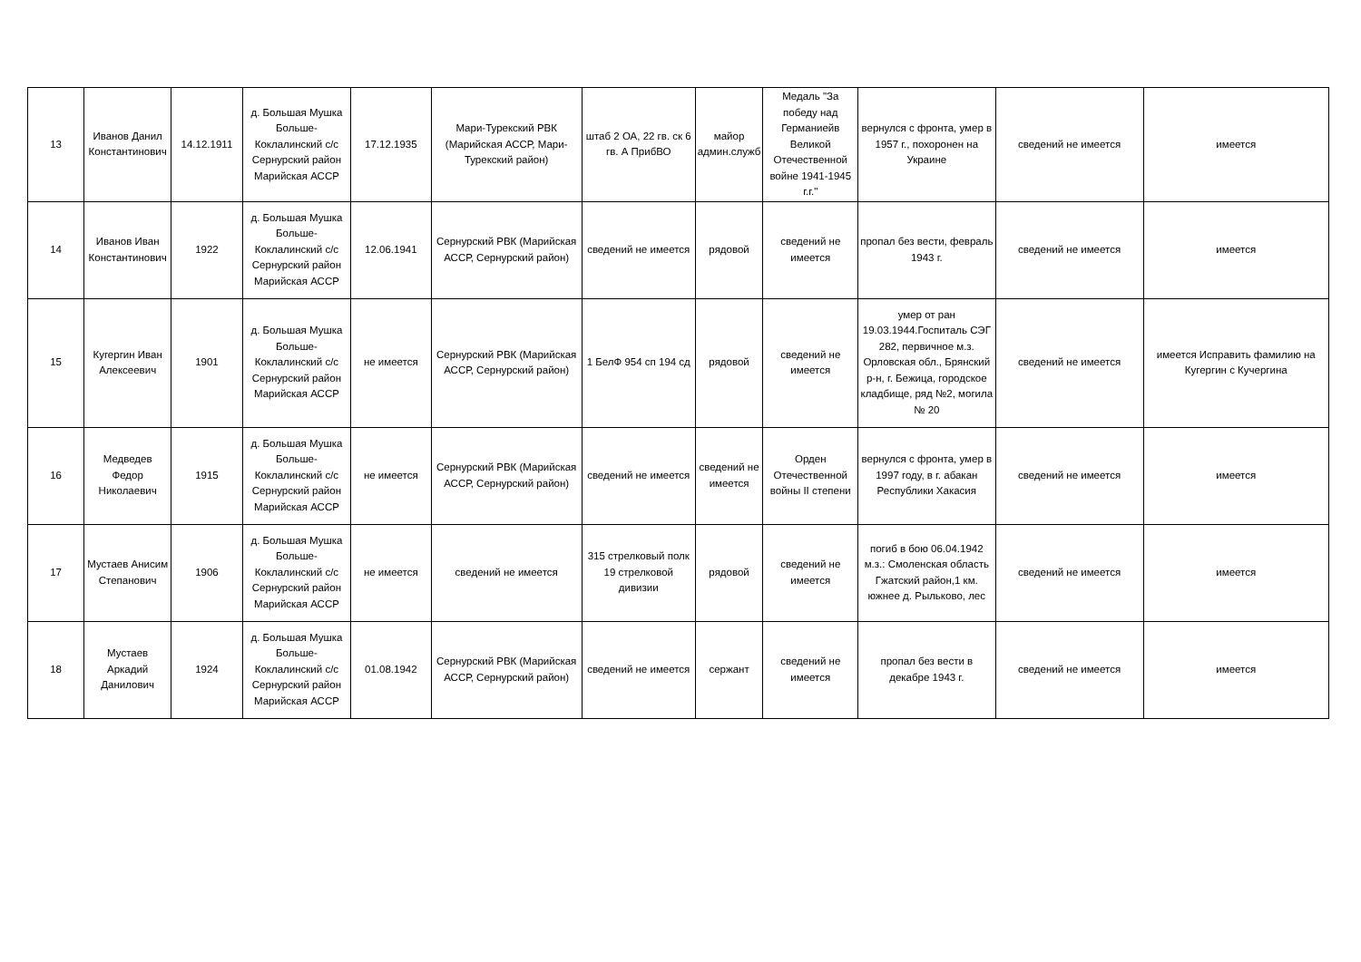| 13 | Иванов Данил Константинович | 14.12.1911 | д. Большая Мушка Больше-Коклалинский с/с Сернурский район Марийская АССР | 17.12.1935 | Мари-Турекский РВК (Марийская АССР, Мари-Турекский район) | штаб 2 ОА, 22 гв. ск 6 гв. А ПрибВО | майор админ.служб | Медаль "За победу над Германиейв Великой Отечественной войне 1941-1945 г.г." | вернулся с фронта, умер в 1957 г., похоронен на Украине | сведений не имеется | имеется |
| 14 | Иванов Иван Константинович | 1922 | д. Большая Мушка Больше-Коклалинский с/с Сернурский район Марийская АССР | 12.06.1941 | Сернурский РВК (Марийская АССР, Сернурский район) | сведений не имеется | рядовой | сведений не имеется | пропал без вести, февраль 1943 г. | сведений не имеется | имеется |
| 15 | Кугергин Иван Алексеевич | 1901 | д. Большая Мушка Больше-Коклалинский с/с Сернурский район Марийская АССР | не имеется | Сернурский РВК (Марийская АССР, Сернурский район) | 1 БелФ 954 сп 194 сд | рядовой | сведений не имеется | умер от ран 19.03.1944.Госпиталь СЭГ 282, первичное м.з. Орловская обл., Брянский р-н, г. Бежица, городское кладбище, ряд №2, могила № 20 | сведений не имеется | имеется Исправить фамилию на Кугергин с Кучергина |
| 16 | Медведев Федор Николаевич | 1915 | д. Большая Мушка Больше-Коклалинский с/с Сернурский район Марийская АССР | не имеется | Сернурский РВК (Марийская АССР, Сернурский район) | сведений не имеется | сведений не имеется | Орден Отечественной войны II степени | вернулся с фронта, умер в 1997 году, в г. абакан Республики Хакасия | сведений не имеется | имеется |
| 17 | Мустаев Анисим Степанович | 1906 | д. Большая Мушка Больше-Коклалинский с/с Сернурский район Марийская АССР | не имеется | сведений не имеется | 315 стрелковый полк 19 стрелковой дивизии | рядовой | сведений не имеется | погиб в бою 06.04.1942 м.з.: Смоленская область Гжатский район,1 км. южнее д. Рыльково, лес | сведений не имеется | имеется |
| 18 | Мустаев Аркадий Данилович | 1924 | д. Большая Мушка Больше-Коклалинский с/с Сернурский район Марийская АССР | 01.08.1942 | Сернурский РВК (Марийская АССР, Сернурский район) | сведений не имеется | сержант | сведений не имеется | пропал без вести в декабре 1943 г. | сведений не имеется | имеется |